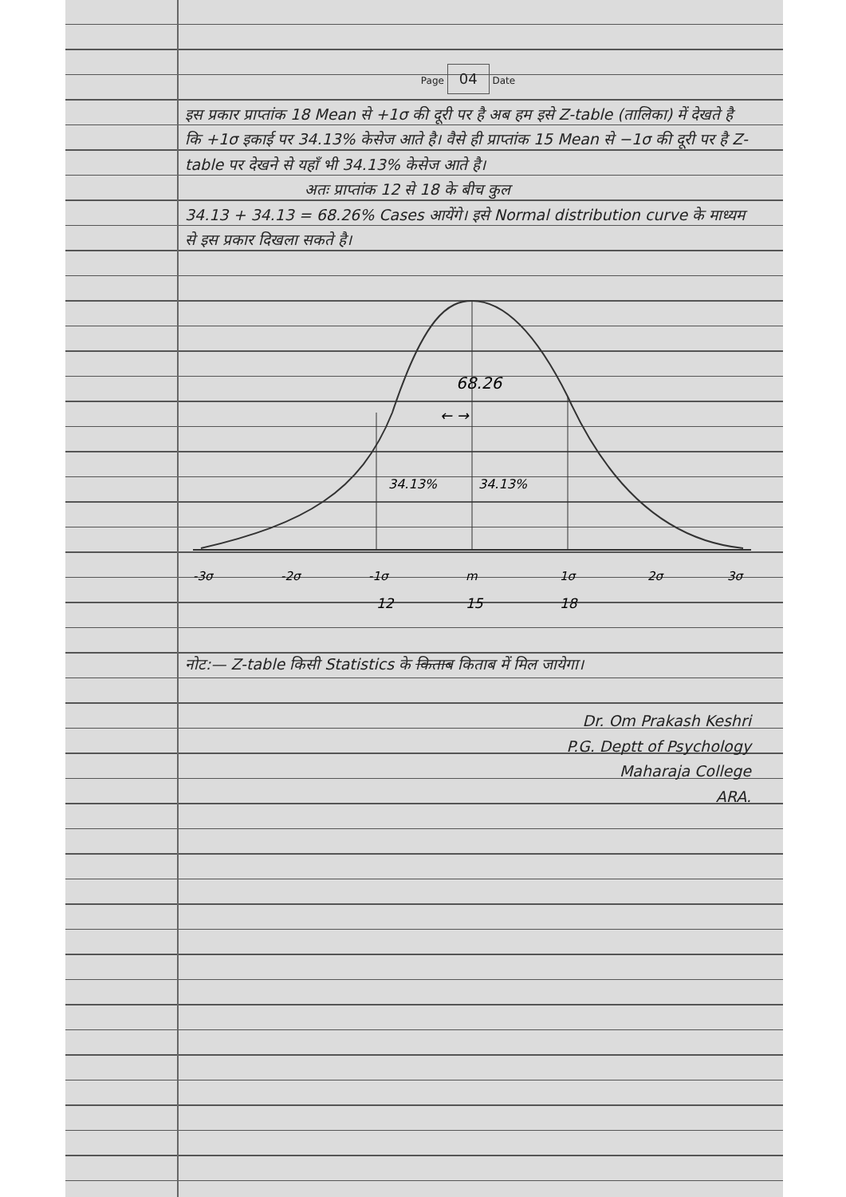Page 04 Date
इस प्रकार प्राप्तांक 18 Mean से +1σ की दूरी पर है अब हम इसे Z-table (तालिका) में देखते है कि +1σ इकाई पर 34.13% केसेज आते है। वैसे ही प्राप्तांक 15 Mean से −1σ की दूरी पर है Z-table पर देखने से यहाँ भी 34.13% केसेज आते है।
अतः प्राप्तांक 12 से 18 के बीच कुल
34.13 + 34.13 = 68.26% Cases आयेंगे। इसे Normal distribution curve के माध्यम से इस प्रकार दिखला सकते है।
68.26
← →
34.13%
34.13%
-3σ
-2σ
-1σ
m
1σ
2σ
3σ
12
15
18
नोट:— Z-table किसी Statistics के किताब किताब में मिल जायेगा।
Dr. Om Prakash Keshri
P.G. Deptt of Psychology
Maharaja College
ARA.